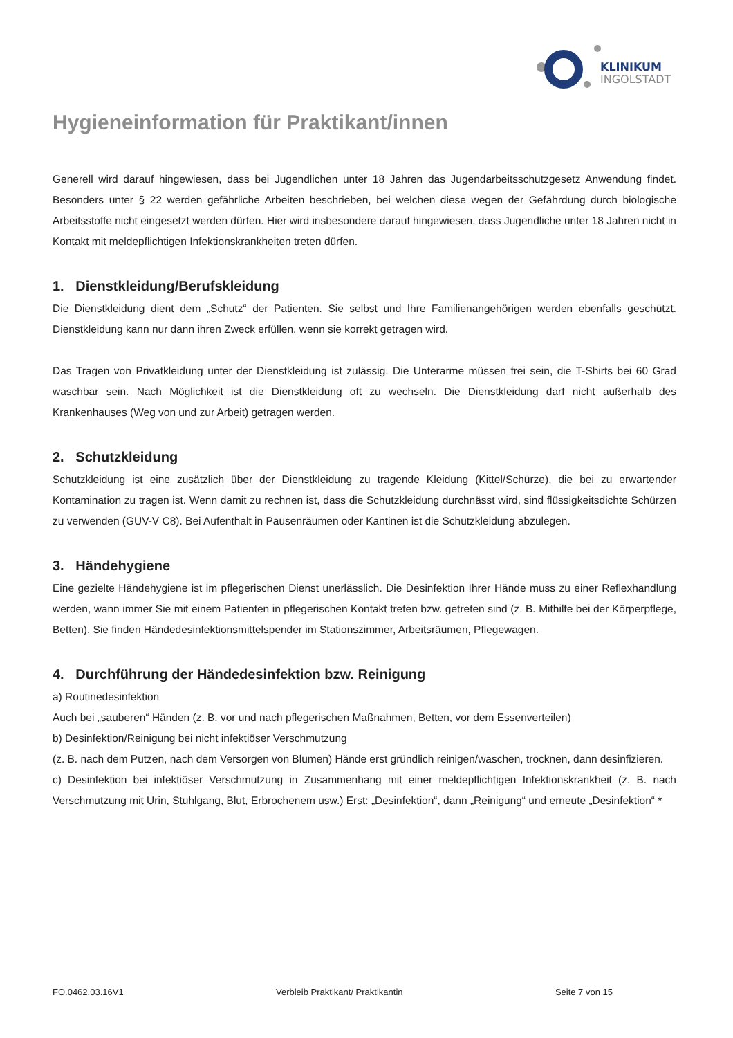KLINIKUM
INGOLSTADT
Hygieneinformation für Praktikant/innen
Generell wird darauf hingewiesen, dass bei Jugendlichen unter 18 Jahren das Jugendarbeitsschutzgesetz Anwendung findet. Besonders unter § 22 werden gefährliche Arbeiten beschrieben, bei welchen diese wegen der Gefährdung durch biologische Arbeitsstoffe nicht eingesetzt werden dürfen. Hier wird insbesondere darauf hingewiesen, dass Jugendliche unter 18 Jahren nicht in Kontakt mit meldepflichtigen Infektionskrankheiten treten dürfen.
1. Dienstkleidung/Berufskleidung
Die Dienstkleidung dient dem „Schutz“ der Patienten. Sie selbst und Ihre Familienangehörigen werden ebenfalls geschützt. Dienstkleidung kann nur dann ihren Zweck erfüllen, wenn sie korrekt getragen wird.
Das Tragen von Privatkleidung unter der Dienstkleidung ist zulässig. Die Unterarme müssen frei sein, die T-Shirts bei 60 Grad waschbar sein. Nach Möglichkeit ist die Dienstkleidung oft zu wechseln. Die Dienstkleidung darf nicht außerhalb des Krankenhauses (Weg von und zur Arbeit) getragen werden.
2. Schutzkleidung
Schutzkleidung ist eine zusätzlich über der Dienstkleidung zu tragende Kleidung (Kittel/Schürze), die bei zu erwartender Kontamination zu tragen ist. Wenn damit zu rechnen ist, dass die Schutzkleidung durchnässt wird, sind flüssigkeitsdichte Schürzen zu verwenden (GUV-V C8). Bei Aufenthalt in Pausenräumen oder Kantinen ist die Schutzkleidung abzulegen.
3. Händehygiene
Eine gezielte Händehygiene ist im pflegerischen Dienst unerlässlich. Die Desinfektion Ihrer Hände muss zu einer Reflexhandlung werden, wann immer Sie mit einem Patienten in pflegerischen Kontakt treten bzw. getreten sind (z. B. Mithilfe bei der Körperpflege, Betten). Sie finden Händedesinfektionsmittelspender im Stationszimmer, Arbeitsräumen, Pflegewagen.
4. Durchführung der Händedesinfektion bzw. Reinigung
a) Routinedesinfektion
Auch bei „sauberen“ Händen (z. B. vor und nach pflegerischen Maßnahmen, Betten, vor dem Essenverteilen)
b) Desinfektion/Reinigung bei nicht infektiöser Verschmutzung
(z. B. nach dem Putzen, nach dem Versorgen von Blumen) Hände erst gründlich reinigen/waschen, trocknen, dann desinfizieren.
c) Desinfektion bei infektiöser Verschmutzung in Zusammenhang mit einer meldepflichtigen Infektionskrankheit (z. B. nach Verschmutzung mit Urin, Stuhlgang, Blut, Erbrochenem usw.) Erst: „Desinfektion“, dann „Reinigung“ und erneute „Desinfektion“ *
FO.0462.03.16V1 Verbleib Praktikant/ Praktikantin Seite 7 von 15